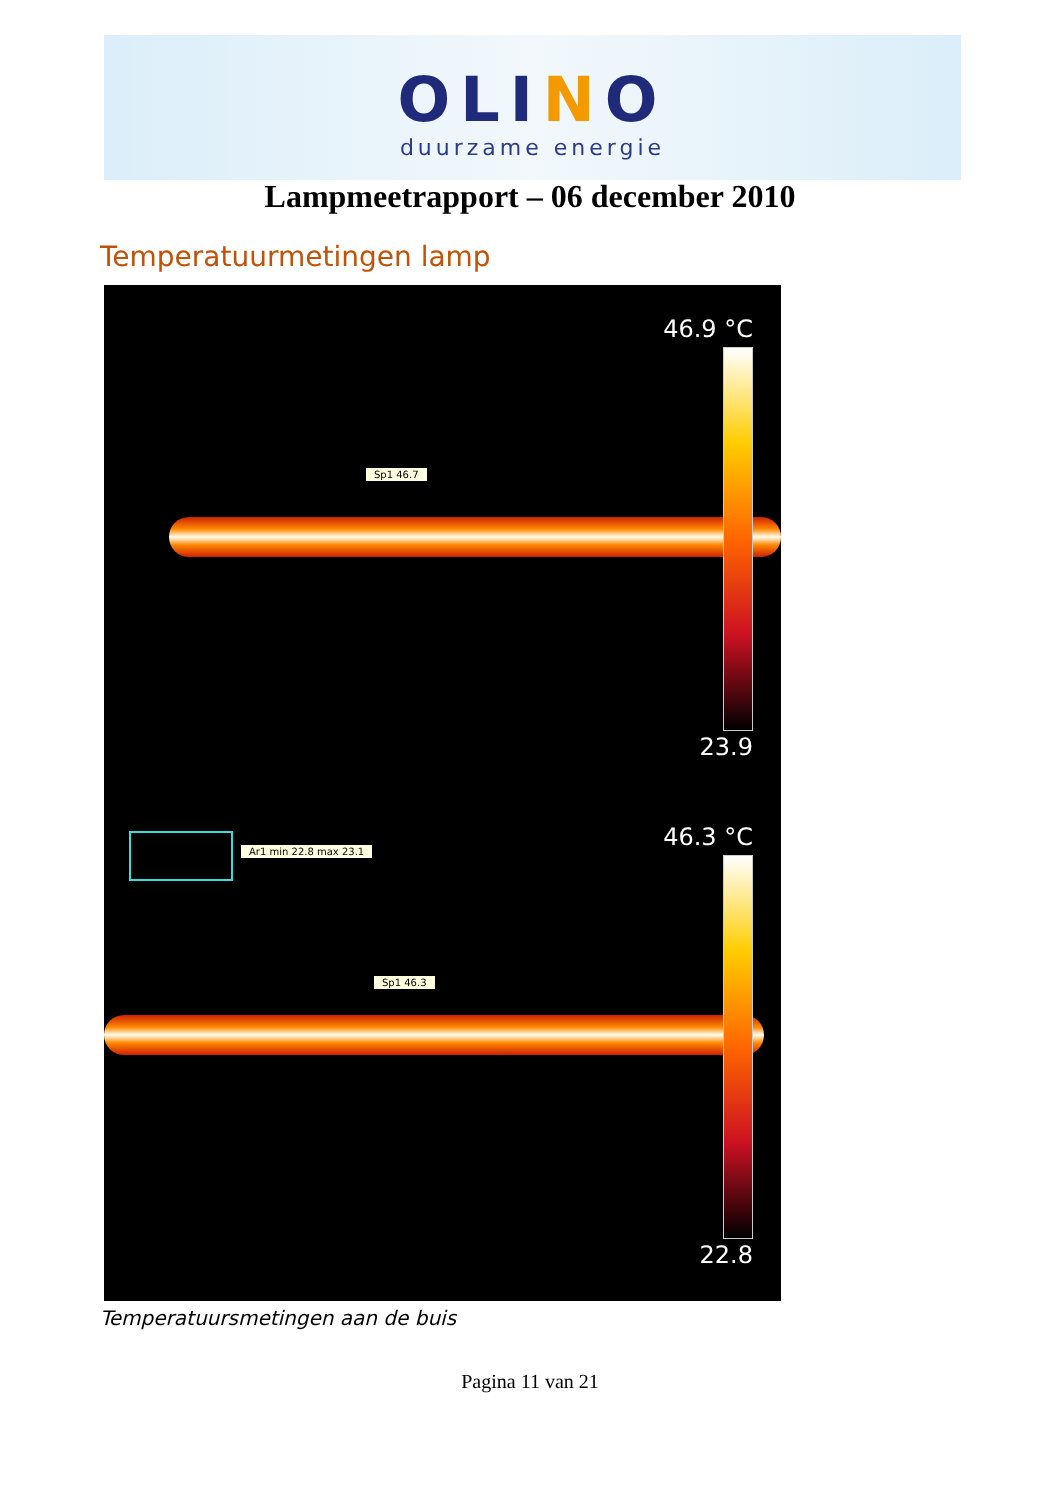OLINO
duurzame energie
Lampmeetrapport – 06 december 2010
Temperatuurmetingen lamp
46.9 °C
Sp1 46.7
23.9
Ar1 min 22.8 max 23.1 46.3 °C
Sp1 46.3
22.8
Temperatuursmetingen aan de buis
Pagina 11 van 21